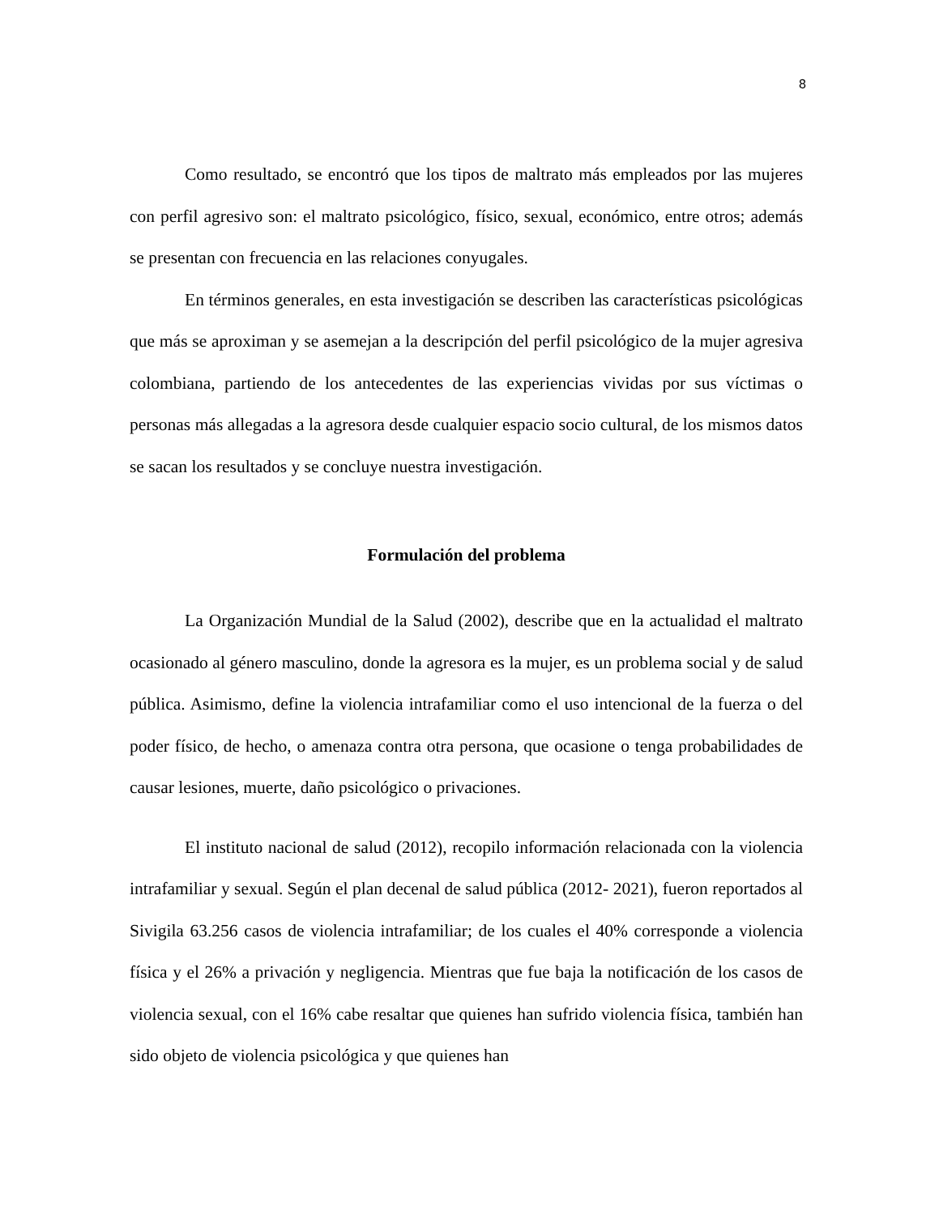8
Como resultado, se encontró que los tipos de maltrato más empleados por las mujeres con perfil agresivo son: el maltrato psicológico, físico, sexual, económico, entre otros; además se presentan con frecuencia en las relaciones conyugales.
En términos generales, en esta investigación se describen las características psicológicas que más se aproximan y se asemejan a la descripción del perfil psicológico de la mujer agresiva colombiana, partiendo de los antecedentes de las experiencias vividas por sus víctimas o personas más allegadas a la agresora desde cualquier espacio socio cultural, de los mismos datos se sacan los resultados y se concluye nuestra investigación.
Formulación del problema
La Organización Mundial de la Salud (2002), describe que en la actualidad el maltrato ocasionado al género masculino, donde la agresora es la mujer, es un problema social y de salud pública. Asimismo, define la violencia intrafamiliar como el uso intencional de la fuerza o del poder físico, de hecho, o amenaza contra otra persona, que ocasione o tenga probabilidades de causar lesiones, muerte, daño psicológico o privaciones.
El instituto nacional de salud (2012), recopilo información relacionada con la violencia intrafamiliar y sexual. Según el plan decenal de salud pública (2012- 2021), fueron reportados al Sivigila 63.256 casos de violencia intrafamiliar; de los cuales el 40% corresponde a violencia física y el 26% a privación y negligencia. Mientras que fue baja la notificación de los casos de violencia sexual, con el 16% cabe resaltar que quienes han sufrido violencia física, también han sido objeto de violencia psicológica y que quienes han